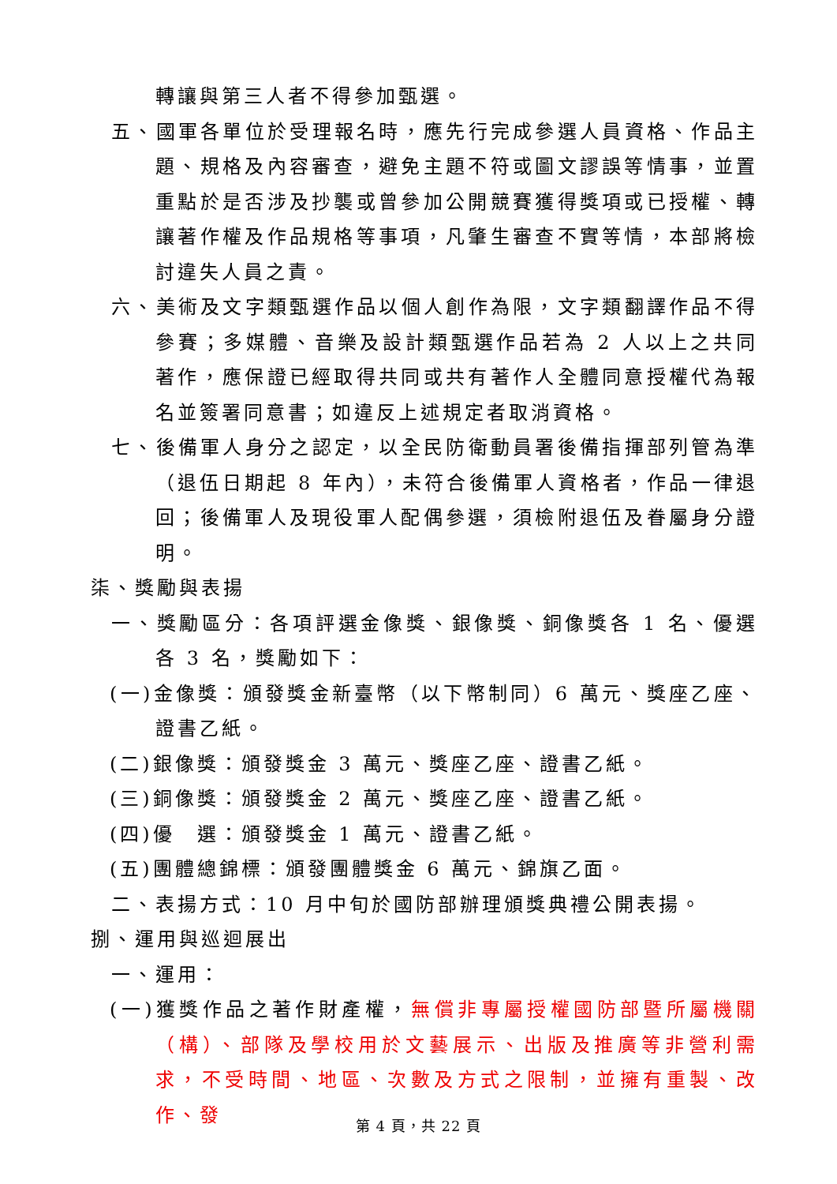轉讓與第三人者不得參加甄選。
五、國軍各單位於受理報名時，應先行完成參選人員資格、作品主題、規格及內容審查，避免主題不符或圖文謬誤等情事，並置重點於是否涉及抄襲或曾參加公開競賽獲得獎項或已授權、轉讓著作權及作品規格等事項，凡肇生審查不實等情，本部將檢討違失人員之責。
六、美術及文字類甄選作品以個人創作為限，文字類翻譯作品不得參賽；多媒體、音樂及設計類甄選作品若為 2 人以上之共同著作，應保證已經取得共同或共有著作人全體同意授權代為報名並簽署同意書；如違反上述規定者取消資格。
七、後備軍人身分之認定，以全民防衛動員署後備指揮部列管為準（退伍日期起 8 年內），未符合後備軍人資格者，作品一律退回；後備軍人及現役軍人配偶參選，須檢附退伍及眷屬身分證明。
柒、獎勵與表揚
一、獎勵區分：各項評選金像獎、銀像獎、銅像獎各 1 名、優選各 3 名，獎勵如下：
(一)金像獎：頒發獎金新臺幣（以下幣制同）6 萬元、獎座乙座、證書乙紙。
(二)銀像獎：頒發獎金 3 萬元、獎座乙座、證書乙紙。
(三)銅像獎：頒發獎金 2 萬元、獎座乙座、證書乙紙。
(四)優　選：頒發獎金 1 萬元、證書乙紙。
(五)團體總錦標：頒發團體獎金 6 萬元、錦旗乙面。
二、表揚方式：10 月中旬於國防部辦理頒獎典禮公開表揚。
捌、運用與巡迴展出
一、運用：
(一)獲獎作品之著作財產權，無償非專屬授權國防部暨所屬機關（構）、部隊及學校用於文藝展示、出版及推廣等非營利需求，不受時間、地區、次數及方式之限制，並擁有重製、改作、發
第 4 頁，共 22 頁